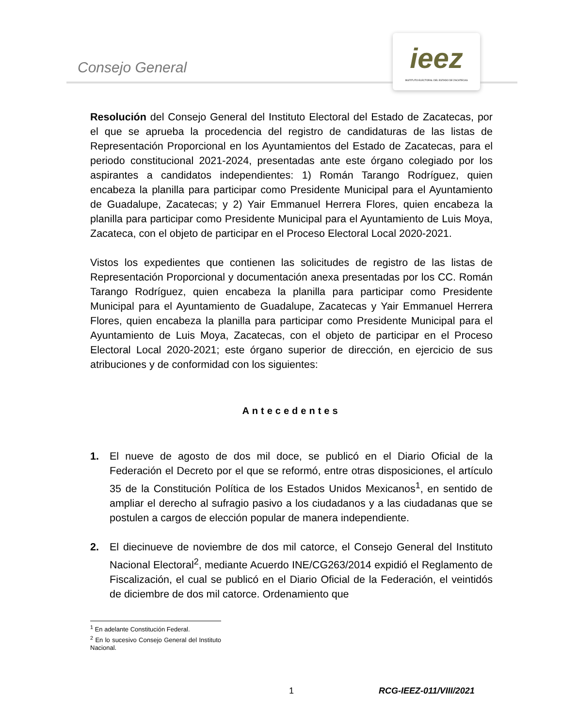Consejo General
ieez
INSTITUTO ELECTORAL DEL ESTADO DE ZACATECAS
Resolución del Consejo General del Instituto Electoral del Estado de Zacatecas, por el que se aprueba la procedencia del registro de candidaturas de las listas de Representación Proporcional en los Ayuntamientos del Estado de Zacatecas, para el periodo constitucional 2021-2024, presentadas ante este órgano colegiado por los aspirantes a candidatos independientes: 1) Román Tarango Rodríguez, quien encabeza la planilla para participar como Presidente Municipal para el Ayuntamiento de Guadalupe, Zacatecas; y 2) Yair Emmanuel Herrera Flores, quien encabeza la planilla para participar como Presidente Municipal para el Ayuntamiento de Luis Moya, Zacateca, con el objeto de participar en el Proceso Electoral Local 2020-2021.
Vistos los expedientes que contienen las solicitudes de registro de las listas de Representación Proporcional y documentación anexa presentadas por los CC. Román Tarango Rodríguez, quien encabeza la planilla para participar como Presidente Municipal para el Ayuntamiento de Guadalupe, Zacatecas y Yair Emmanuel Herrera Flores, quien encabeza la planilla para participar como Presidente Municipal para el Ayuntamiento de Luis Moya, Zacatecas, con el objeto de participar en el Proceso Electoral Local 2020-2021; este órgano superior de dirección, en ejercicio de sus atribuciones y de conformidad con los siguientes:
Antecedentes
1. El nueve de agosto de dos mil doce, se publicó en el Diario Oficial de la Federación el Decreto por el que se reformó, entre otras disposiciones, el artículo 35 de la Constitución Política de los Estados Unidos Mexicanos<sup>1</sup>, en sentido de ampliar el derecho al sufragio pasivo a los ciudadanos y a las ciudadanas que se postulen a cargos de elección popular de manera independiente.
2. El diecinueve de noviembre de dos mil catorce, el Consejo General del Instituto Nacional Electoral<sup>2</sup>, mediante Acuerdo INE/CG263/2014 expidió el Reglamento de Fiscalización, el cual se publicó en el Diario Oficial de la Federación, el veintidós de diciembre de dos mil catorce. Ordenamiento que
<sup>1</sup> En adelante Constitución Federal.
<sup>2</sup> En lo sucesivo Consejo General del Instituto Nacional.
1 RCG-IEEZ-011/VIII/2021